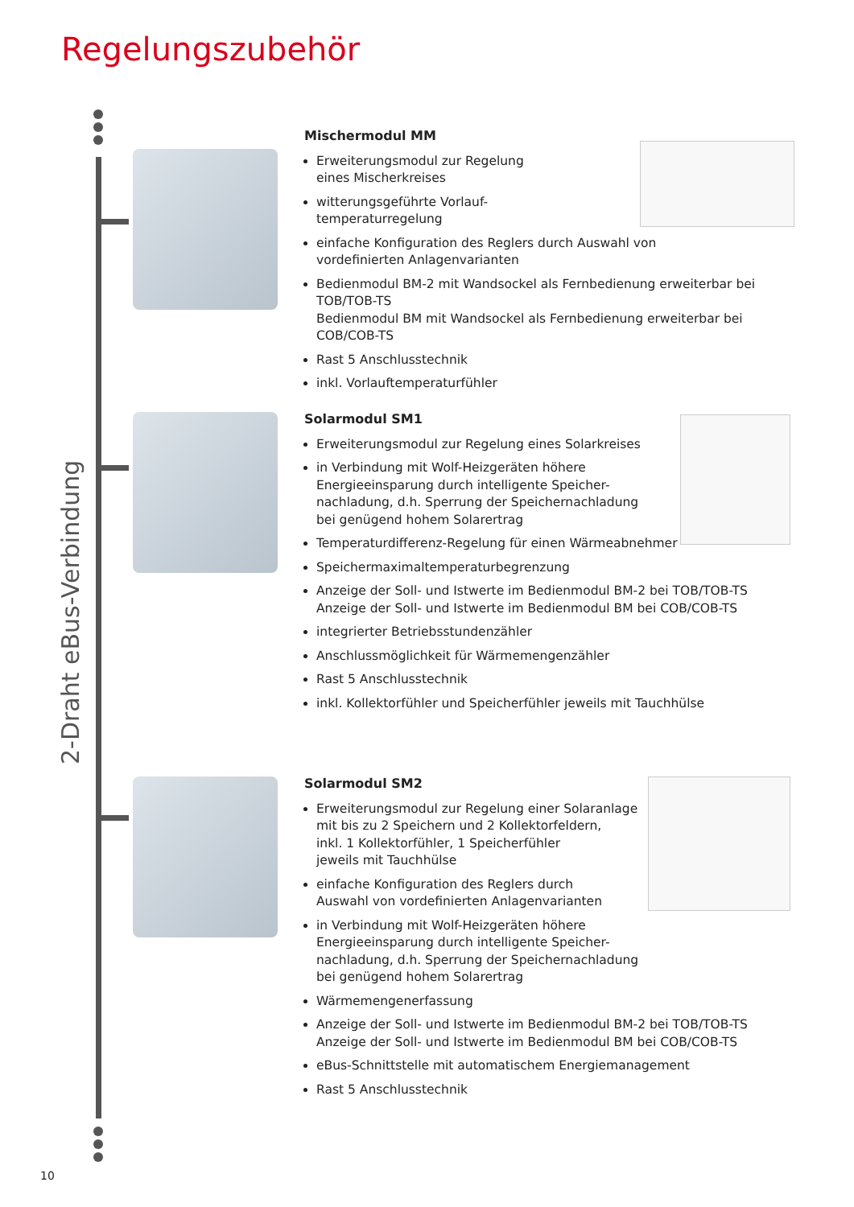Regelungszubehör
2-Draht eBus-Verbindung
Mischermodul MM
Erweiterungsmodul zur Regelung
eines Mischerkreises
witterungsgeführte Vorlauf-
temperaturregelung
einfache Konfiguration des Reglers durch Auswahl von
vordefinierten Anlagenvarianten
Bedienmodul BM-2 mit Wandsockel als Fernbedienung erweiterbar bei TOB/TOB-TS
Bedienmodul BM mit Wandsockel als Fernbedienung erweiterbar bei COB/COB-TS
Rast 5 Anschlusstechnik
inkl. Vorlauftemperaturfühler
Solarmodul SM1
Erweiterungsmodul zur Regelung eines Solarkreises
in Verbindung mit Wolf-Heizgeräten höhere
Energieeinsparung durch intelligente Speicher-
nachladung, d.h. Sperrung der Speichernachladung
bei genügend hohem Solarertrag
Temperaturdifferenz-Regelung für einen Wärmeabnehmer
Speichermaximaltemperaturbegrenzung
Anzeige der Soll- und Istwerte im Bedienmodul BM-2 bei TOB/TOB-TS
Anzeige der Soll- und Istwerte im Bedienmodul BM bei COB/COB-TS
integrierter Betriebsstundenzähler
Anschlussmöglichkeit für Wärmemengenzähler
Rast 5 Anschlusstechnik
inkl. Kollektorfühler und Speicherfühler jeweils mit Tauchhülse
Solarmodul SM2
Erweiterungsmodul zur Regelung einer Solaranlage
mit bis zu 2 Speichern und 2 Kollektorfeldern,
inkl. 1 Kollektorfühler, 1 Speicherfühler
jeweils mit Tauchhülse
einfache Konfiguration des Reglers durch
Auswahl von vordefinierten Anlagenvarianten
in Verbindung mit Wolf-Heizgeräten höhere
Energieeinsparung durch intelligente Speicher-
nachladung, d.h. Sperrung der Speichernachladung
bei genügend hohem Solarertrag
Wärmemengenerfassung
Anzeige der Soll- und Istwerte im Bedienmodul BM-2 bei TOB/TOB-TS
Anzeige der Soll- und Istwerte im Bedienmodul BM bei COB/COB-TS
eBus-Schnittstelle mit automatischem Energiemanagement
Rast 5 Anschlusstechnik
10